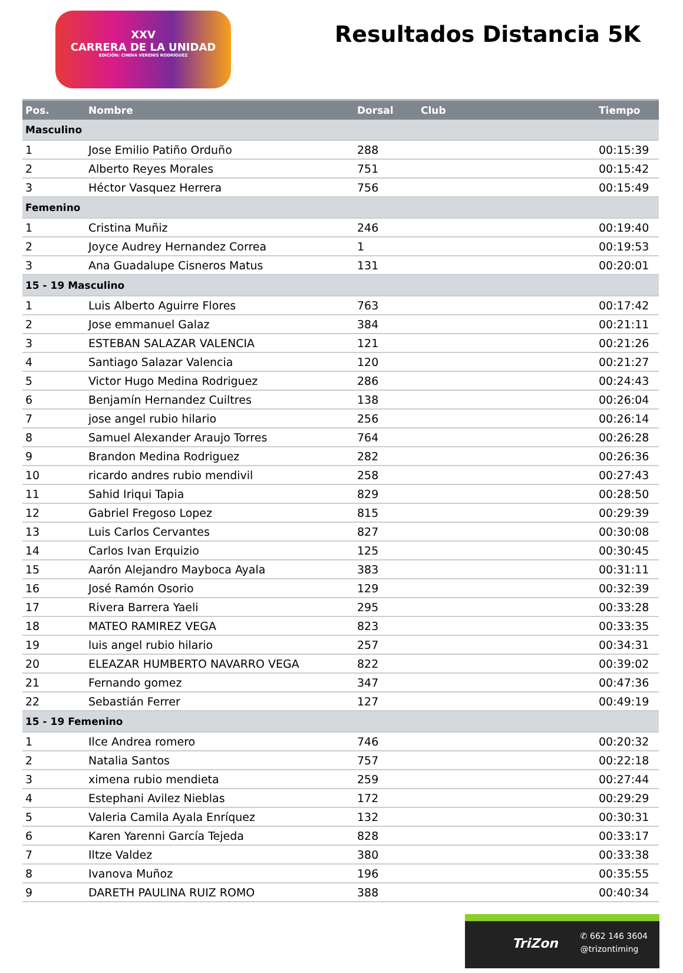XXV
CARRERA DE LA UNIDAD
EDICIÓN: CINDIA VERENIS RODRÍGUEZ
Resultados Distancia 5K
| Pos. | Nombre | Dorsal | Club | Tiempo |
| --- | --- | --- | --- | --- |
| Masculino | | | | |
| 1 | Jose Emilio Patiño Orduño | 288 | | 00:15:39 |
| 2 | Alberto Reyes Morales | 751 | | 00:15:42 |
| 3 | Héctor Vasquez Herrera | 756 | | 00:15:49 |
| Femenino | | | | |
| 1 | Cristina Muñiz | 246 | | 00:19:40 |
| 2 | Joyce Audrey Hernandez Correa | 1 | | 00:19:53 |
| 3 | Ana Guadalupe Cisneros Matus | 131 | | 00:20:01 |
| 15 - 19 Masculino | | | | |
| 1 | Luis Alberto Aguirre Flores | 763 | | 00:17:42 |
| 2 | Jose emmanuel Galaz | 384 | | 00:21:11 |
| 3 | ESTEBAN SALAZAR VALENCIA | 121 | | 00:21:26 |
| 4 | Santiago Salazar Valencia | 120 | | 00:21:27 |
| 5 | Victor Hugo Medina Rodriguez | 286 | | 00:24:43 |
| 6 | Benjamín Hernandez Cuiltres | 138 | | 00:26:04 |
| 7 | jose angel rubio hilario | 256 | | 00:26:14 |
| 8 | Samuel Alexander Araujo Torres | 764 | | 00:26:28 |
| 9 | Brandon Medina Rodriguez | 282 | | 00:26:36 |
| 10 | ricardo andres rubio mendivil | 258 | | 00:27:43 |
| 11 | Sahid Iriqui Tapia | 829 | | 00:28:50 |
| 12 | Gabriel Fregoso Lopez | 815 | | 00:29:39 |
| 13 | Luis Carlos Cervantes | 827 | | 00:30:08 |
| 14 | Carlos Ivan Erquizio | 125 | | 00:30:45 |
| 15 | Aarón Alejandro Mayboca Ayala | 383 | | 00:31:11 |
| 16 | José Ramón Osorio | 129 | | 00:32:39 |
| 17 | Rivera Barrera Yaeli | 295 | | 00:33:28 |
| 18 | MATEO RAMIREZ VEGA | 823 | | 00:33:35 |
| 19 | luis angel rubio hilario | 257 | | 00:34:31 |
| 20 | ELEAZAR HUMBERTO NAVARRO VEGA | 822 | | 00:39:02 |
| 21 | Fernando gomez | 347 | | 00:47:36 |
| 22 | Sebastián Ferrer | 127 | | 00:49:19 |
| 15 - 19 Femenino | | | | |
| 1 | Ilce Andrea romero | 746 | | 00:20:32 |
| 2 | Natalia Santos | 757 | | 00:22:18 |
| 3 | ximena rubio mendieta | 259 | | 00:27:44 |
| 4 | Estephani Avilez Nieblas | 172 | | 00:29:29 |
| 5 | Valeria Camila Ayala Enríquez | 132 | | 00:30:31 |
| 6 | Karen Yarenni García Tejeda | 828 | | 00:33:17 |
| 7 | Iltze Valdez | 380 | | 00:33:38 |
| 8 | Ivanova Muñoz | 196 | | 00:35:55 |
| 9 | DARETH PAULINA RUIZ ROMO | 388 | | 00:40:34 |
TriZon
✆ 662 146 3604
@trizontiming